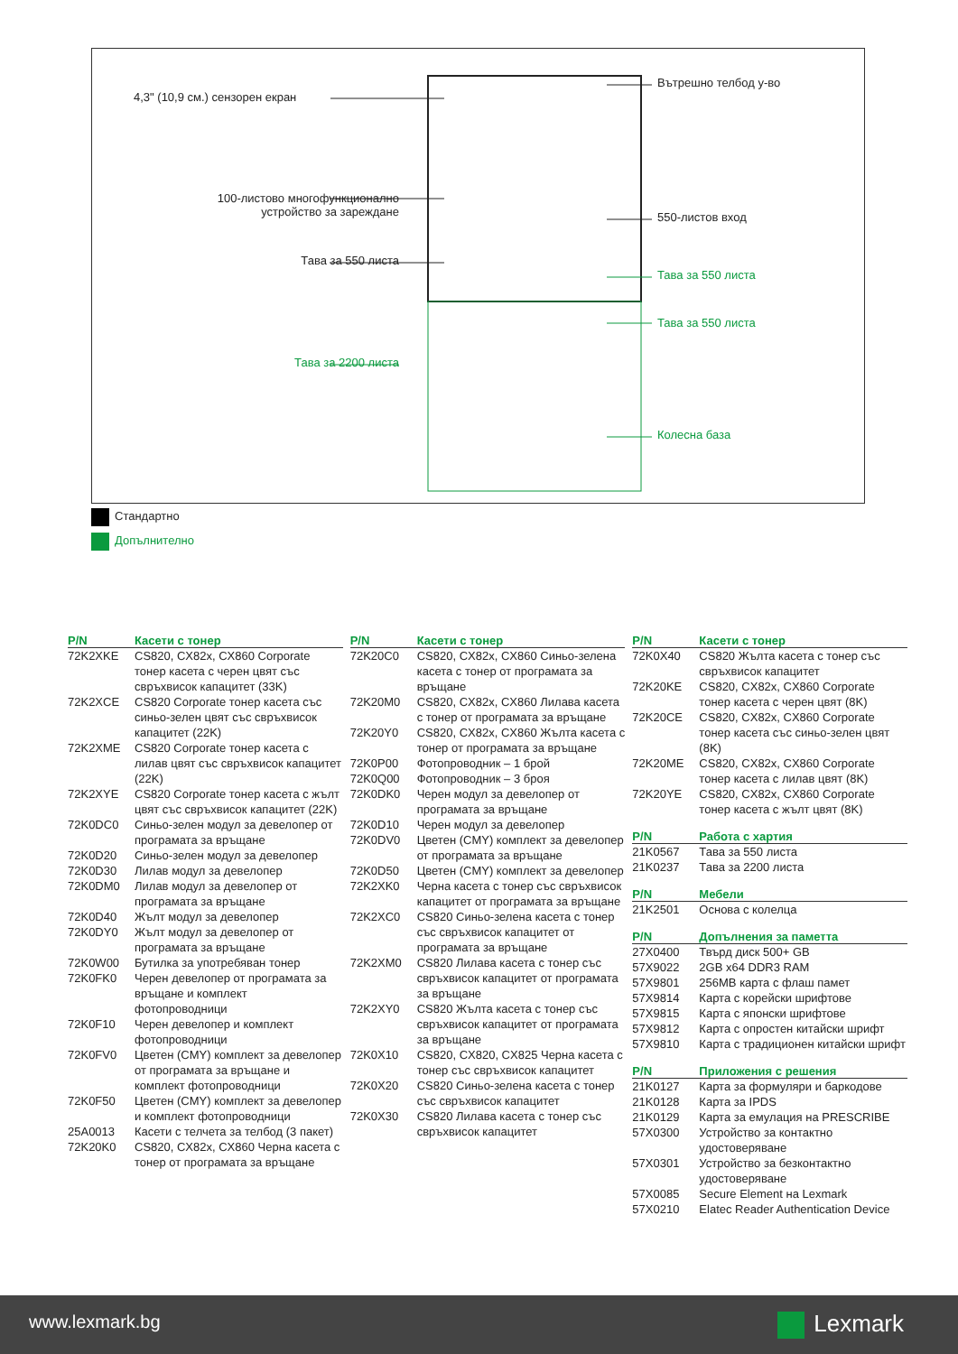4,3" (10,9 см.) сензорен екран
100-листово многофункционално
устройство за зареждане
Тава за 550 листа
Тава за 2200 листа
Вътрешно телбод у-во
550-листов вход
Тава за 550 листа
Тава за 550 листа
Колесна база
Стандартно
Допълнително
| P/N | Касети с тонер |
| --- | --- |
| 72K2XKE | CS820, CX82x, CX860 Corporate тонер касета с черен цвят със свръхвисок капацитет (33K) |
| 72K2XCE | CS820 Corporate тонер касета със синьо-зелен цвят със свръхвисок капацитет (22K) |
| 72K2XME | CS820 Corporate тонер касета с лилав цвят със свръхвисок капацитет (22K) |
| 72K2XYE | CS820 Corporate тонер касета с жълт цвят със свръхвисок капацитет (22K) |
| 72K0DC0 | Синьо-зелен модул за девелопер от програмата за връщане |
| 72K0D20 | Синьо-зелен модул за девелопер |
| 72K0D30 | Лилав модул за девелопер |
| 72K0DM0 | Лилав модул за девелопер от програмата за връщане |
| 72K0D40 | Жълт модул за девелопер |
| 72K0DY0 | Жълт модул за девелопер от програмата за връщане |
| 72K0W00 | Бутилка за употребяван тонер |
| 72K0FK0 | Черен девелопер от програмата за връщане и комплект фотопроводници |
| 72K0F10 | Черен девелопер и комплект фотопроводници |
| 72K0FV0 | Цветен (CMY) комплект за девелопер от програмата за връщане и комплект фотопроводници |
| 72K0F50 | Цветен (CMY) комплект за девелопер и комплект фотопроводници |
| 25A0013 | Касети с телчета за телбод (3 пакет) |
| 72K20K0 | CS820, CX82x, CX860 Черна касета с тонер от програмата за връщане |
| P/N | Касети с тонер |
| --- | --- |
| 72K20C0 | CS820, CX82x, CX860 Синьо-зелена касета с тонер от програмата за връщане |
| 72K20M0 | CS820, CX82x, CX860 Лилава касета с тонер от програмата за връщане |
| 72K20Y0 | CS820, CX82x, CX860 Жълта касета с тонер от програмата за връщане |
| 72K0P00 | Фотопроводник – 1 брой |
| 72K0Q00 | Фотопроводник – 3 броя |
| 72K0DK0 | Черен модул за девелопер от програмата за връщане |
| 72K0D10 | Черен модул за девелопер |
| 72K0DV0 | Цветен (CMY) комплект за девелопер от програмата за връщане |
| 72K0D50 | Цветен (CMY) комплект за девелопер |
| 72K2XK0 | Черна касета с тонер със свръхвисок капацитет от програмата за връщане |
| 72K2XC0 | CS820 Синьо-зелена касета с тонер със свръхвисок капацитет от програмата за връщане |
| 72K2XM0 | CS820 Лилава касета с тонер със свръхвисок капацитет от програмата за връщане |
| 72K2XY0 | CS820 Жълта касета с тонер със свръхвисок капацитет от програмата за връщане |
| 72K0X10 | CS820, CX820, CX825 Черна касета с тонер със свръхвисок капацитет |
| 72K0X20 | CS820 Синьо-зелена касета с тонер със свръхвисок капацитет |
| 72K0X30 | CS820 Лилава касета с тонер със свръхвисок капацитет |
| P/N | Касети с тонер |
| --- | --- |
| 72K0X40 | CS820 Жълта касета с тонер със свръхвисок капацитет |
| 72K20KE | CS820, CX82x, CX860 Corporate тонер касета с черен цвят (8K) |
| 72K20CE | CS820, CX82x, CX860 Corporate тонер касета със синьо-зелен цвят (8K) |
| 72K20ME | CS820, CX82x, CX860 Corporate тонер касета с лилав цвят (8K) |
| 72K20YE | CS820, CX82x, CX860 Corporate тонер касета с жълт цвят (8K) |
| P/N | Работа с хартия |
| --- | --- |
| 21K0567 | Тава за 550 листа |
| 21K0237 | Тава за 2200 листа |
| P/N | Мебели |
| --- | --- |
| 21K2501 | Основа с колелца |
| P/N | Допълнения за паметта |
| --- | --- |
| 27X0400 | Твърд диск 500+ GB |
| 57X9022 | 2GB x64 DDR3 RAM |
| 57X9801 | 256MB карта с флаш памет |
| 57X9814 | Карта с корейски шрифтове |
| 57X9815 | Карта с японски шрифтове |
| 57X9812 | Карта с опростен китайски шрифт |
| 57X9810 | Карта с традиционен китайски шрифт |
| P/N | Приложения с решения |
| --- | --- |
| 21K0127 | Карта за формуляри и баркодове |
| 21K0128 | Карта за IPDS |
| 21K0129 | Карта за емулация на PRESCRIBE |
| 57X0300 | Устройство за контактно удостоверяване |
| 57X0301 | Устройство за безконтактно удостоверяване |
| 57X0085 | Secure Element на Lexmark |
| 57X0210 | Elatec Reader Authentication Device |
www.lexmark.bg Lexmark